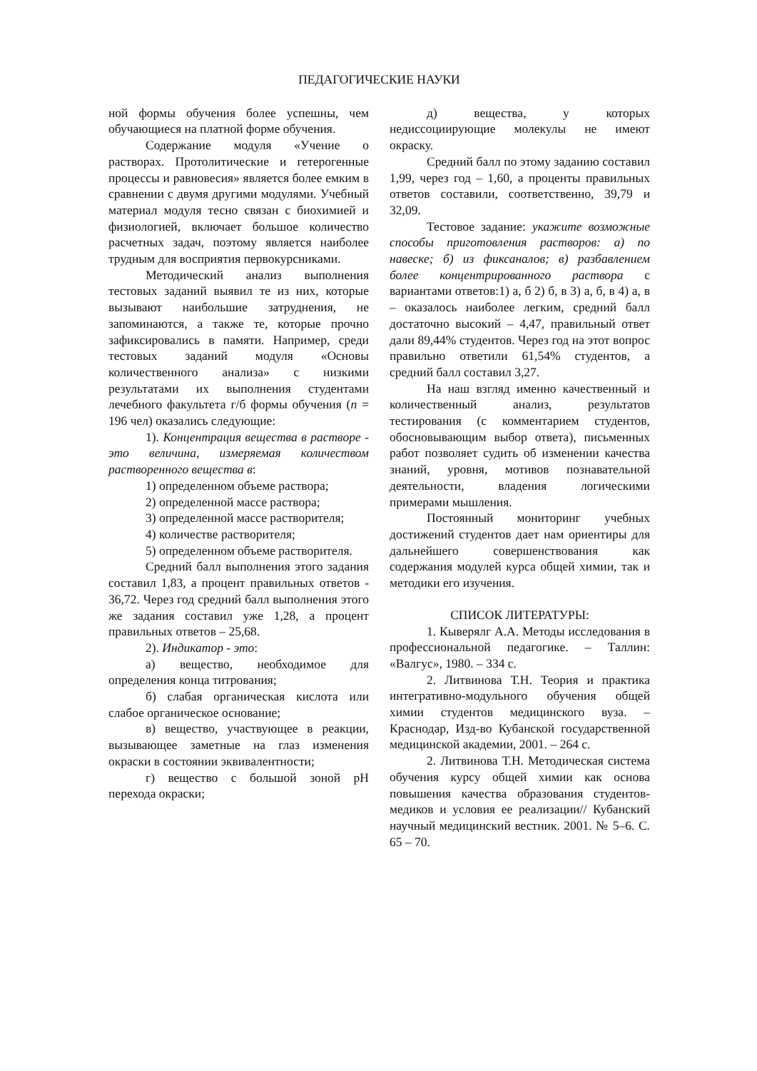ПЕДАГОГИЧЕСКИЕ НАУКИ
ной формы обучения более успешны, чем обучающиеся на платной форме обучения.
Содержание модуля «Учение о растворах. Протолитические и гетерогенные процессы и равновесия» является более емким в сравнении с двумя другими модулями. Учебный материал модуля тесно связан с биохимией и физиологией, включает большое количество расчетных задач, поэтому является наиболее трудным для восприятия первокурсниками.
Методический анализ выполнения тестовых заданий выявил те из них, которые вызывают наибольшие затруднения, не запоминаются, а также те, которые прочно зафиксировались в памяти. Например, среди тестовых заданий модуля «Основы количественного анализа» с низкими результатами их выполнения студентами лечебного факультета г/б формы обучения (n = 196 чел) оказались следующие:
1). Концентрация вещества в растворе - это величина, измеряемая количеством растворенного вещества в:
1) определенном объеме раствора;
2) определенной массе раствора;
3) определенной массе растворителя;
4) количестве растворителя;
5) определенном объеме растворителя.
Средний балл выполнения этого задания составил 1,83, а процент правильных ответов - 36,72. Через год средний балл выполнения этого же задания составил уже 1,28, а процент правильных ответов – 25,68.
2). Индикатор - это:
а) вещество, необходимое для определения конца титрования;
б) слабая органическая кислота или слабое органическое основание;
в) вещество, участвующее в реакции, вызывающее заметные на глаз изменения окраски в состоянии эквивалентности;
г) вещество с большой зоной рН перехода окраски;
д) вещества, у которых недиссоциирующие молекулы не имеют окраску.
Средний балл по этому заданию составил 1,99, через год – 1,60, а проценты правильных ответов составили, соответственно, 39,79 и 32,09.
Тестовое задание: укажите возможные способы приготовления растворов: а) по навеске; б) из фиксаналов; в) разбавлением более концентрированного раствора с вариантами ответов:1) а, б 2) б, в 3) а, б, в 4) а, в – оказалось наиболее легким, средний балл достаточно высокий – 4,47, правильный ответ дали 89,44% студентов. Через год на этот вопрос правильно ответили 61,54% студентов, а средний балл составил 3,27.
На наш взгляд именно качественный и количественный анализ, результатов тестирования (с комментарием студентов, обосновывающим выбор ответа), письменных работ позволяет судить об изменении качества знаний, уровня, мотивов познавательной деятельности, владения логическими примерами мышления.
Постоянный мониторинг учебных достижений студентов дает нам ориентиры для дальнейшего совершенствования как содержания модулей курса общей химии, так и методики его изучения.
СПИСОК ЛИТЕРАТУРЫ:
1. Кыверялг А.А. Методы исследования в профессиональной педагогике. – Таллин: «Валгус», 1980. – 334 с.
2. Литвинова Т.Н. Теория и практика интегративно-модульного обучения общей химии студентов медицинского вуза. – Краснодар, Изд-во Кубанской государственной медицинской академии, 2001. – 264 с.
2. Литвинова Т.Н. Методическая система обучения курсу общей химии как основа повышения качества образования студентов-медиков и условия ее реализации// Кубанский научный медицинский вестник. 2001. № 5–6. С. 65 – 70.